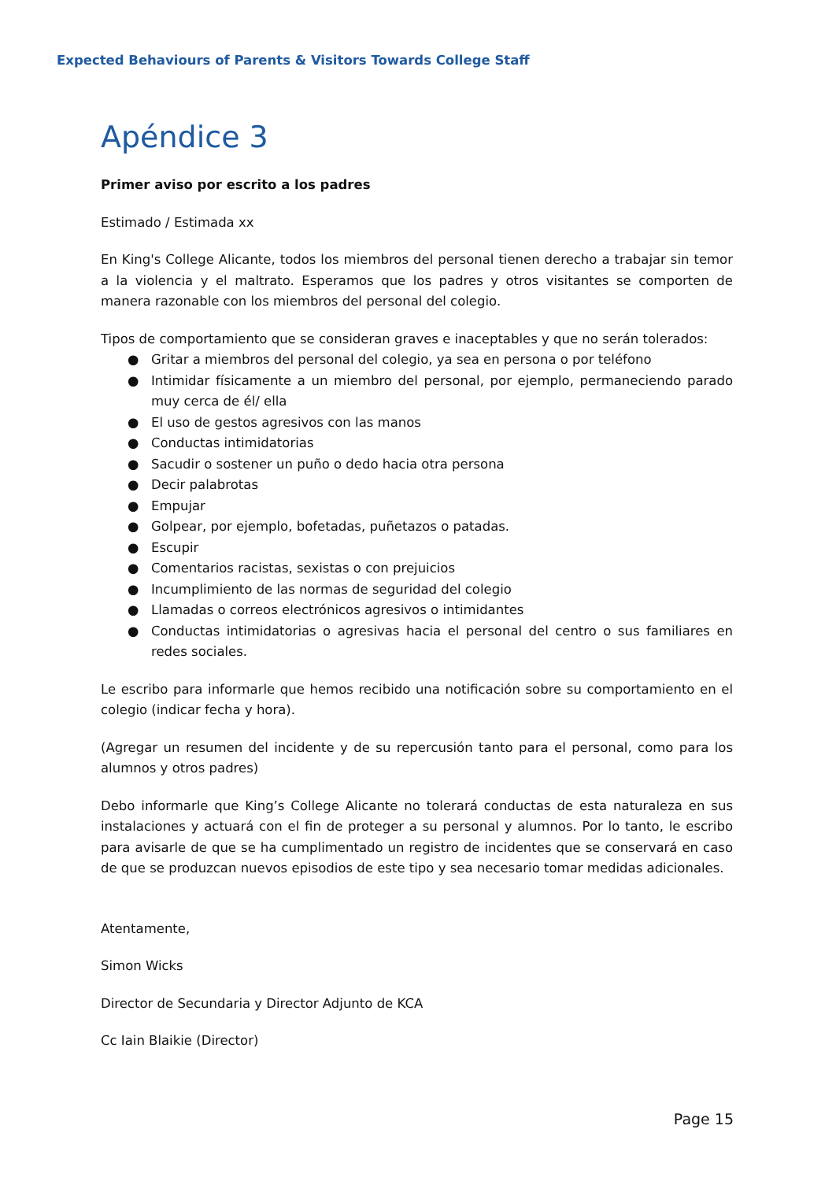Expected Behaviours of Parents & Visitors Towards College Staff
Apéndice 3
Primer aviso por escrito a los padres
Estimado / Estimada xx
En King's College Alicante, todos los miembros del personal tienen derecho a trabajar sin temor a la violencia y el maltrato. Esperamos que los padres y otros visitantes se comporten de manera razonable con los miembros del personal del colegio.
Tipos de comportamiento que se consideran graves e inaceptables y que no serán tolerados:
● Gritar a miembros del personal del colegio, ya sea en persona o por teléfono
● Intimidar físicamente a un miembro del personal, por ejemplo, permaneciendo parado muy cerca de él/ ella
● El uso de gestos agresivos con las manos
● Conductas intimidatorias
● Sacudir o sostener un puño o dedo hacia otra persona
● Decir palabrotas
● Empujar
● Golpear, por ejemplo, bofetadas, puñetazos o patadas.
● Escupir
● Comentarios racistas, sexistas o con prejuicios
● Incumplimiento de las normas de seguridad del colegio
● Llamadas o correos electrónicos agresivos o intimidantes
● Conductas intimidatorias o agresivas hacia el personal del centro o sus familiares en redes sociales.
Le escribo para informarle que hemos recibido una notificación sobre su comportamiento en el colegio (indicar fecha y hora).
(Agregar un resumen del incidente y de su repercusión tanto para el personal, como para los alumnos y otros padres)
Debo informarle que King’s College Alicante no tolerará conductas de esta naturaleza en sus instalaciones y actuará con el fin de proteger a su personal y alumnos. Por lo tanto, le escribo para avisarle de que se ha cumplimentado un registro de incidentes que se conservará en caso de que se produzcan nuevos episodios de este tipo y sea necesario tomar medidas adicionales.
Atentamente,
Simon Wicks
Director de Secundaria y Director Adjunto de KCA
Cc Iain Blaikie (Director)
Page 15